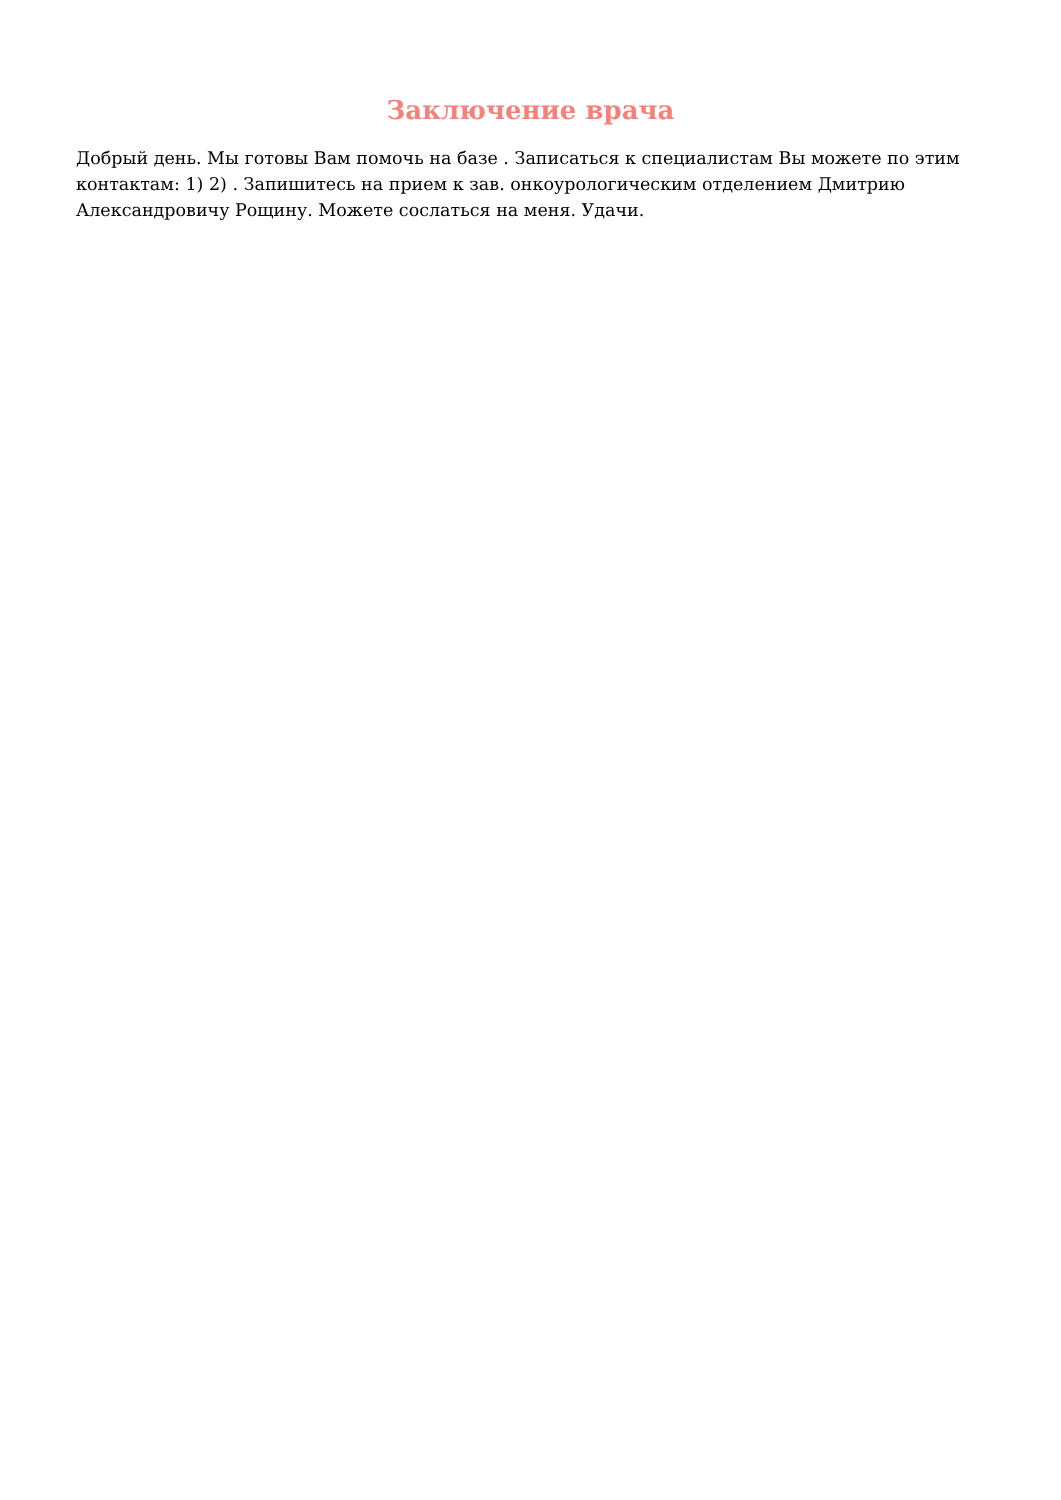Заключение врача
Добрый день. Мы готовы Вам помочь на базе . Записаться к специалистам Вы можете по этим контактам: 1) 2) . Запишитесь на прием к зав. онкоурологическим отделением Дмитрию Александровичу Рощину. Можете сослаться на меня. Удачи.